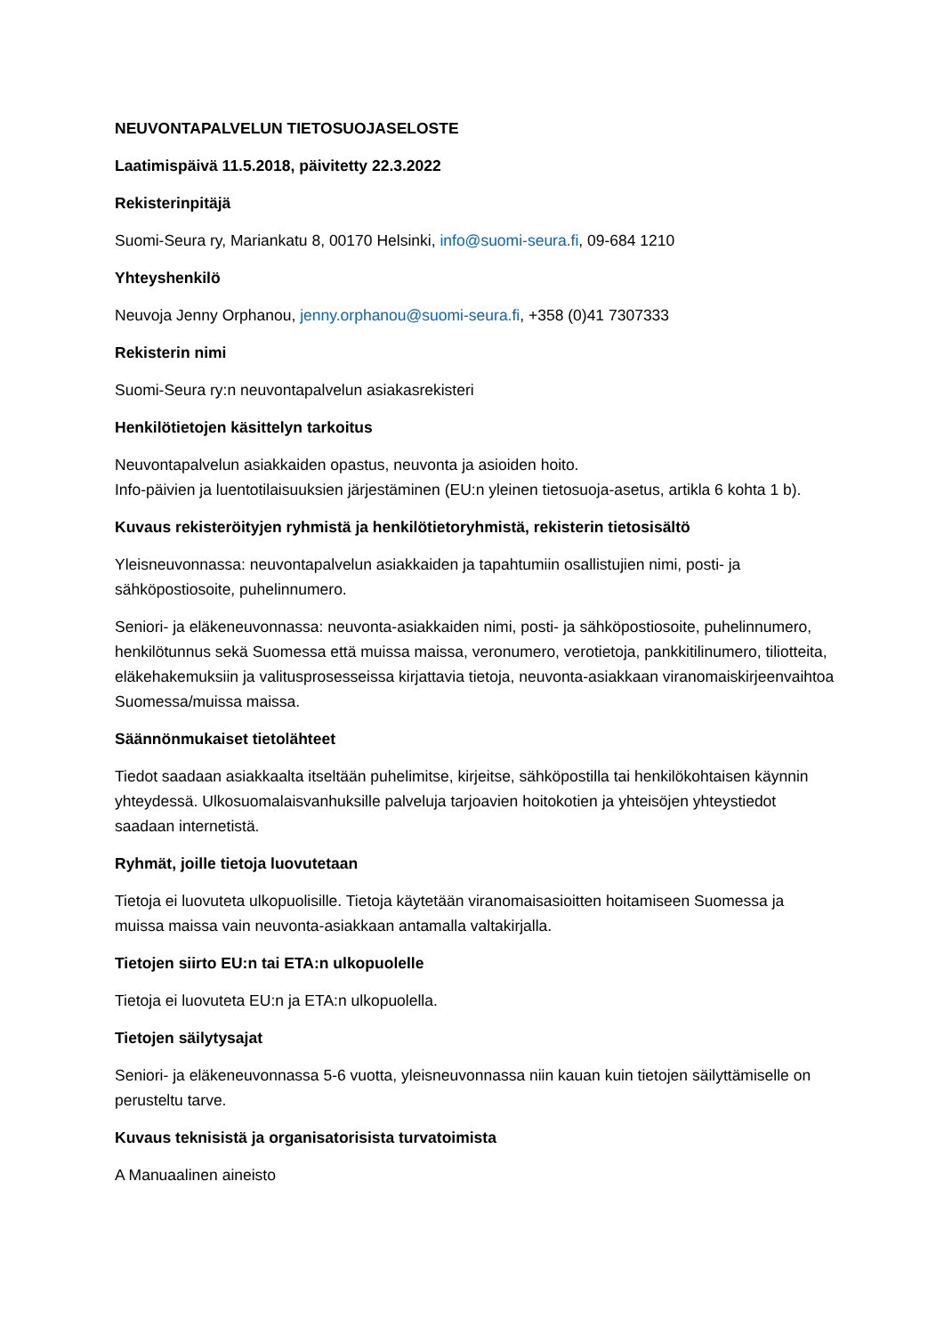NEUVONTAPALVELUN TIETOSUOJASELOSTE
Laatimispäivä 11.5.2018, päivitetty 22.3.2022
Rekisterinpitäjä
Suomi-Seura ry, Mariankatu 8, 00170 Helsinki, info@suomi-seura.fi, 09-684 1210
Yhteyshenkilö
Neuvoja Jenny Orphanou, jenny.orphanou@suomi-seura.fi, +358 (0)41 7307333
Rekisterin nimi
Suomi-Seura ry:n neuvontapalvelun asiakasrekisteri
Henkilötietojen käsittelyn tarkoitus
Neuvontapalvelun asiakkaiden opastus, neuvonta ja asioiden hoito.
Info-päivien ja luentotilaisuuksien järjestäminen (EU:n yleinen tietosuoja-asetus, artikla 6 kohta 1 b).
Kuvaus rekisteröityjen ryhmistä ja henkilötietoryhmistä, rekisterin tietosisältö
Yleisneuvonnassa: neuvontapalvelun asiakkaiden ja tapahtumiin osallistujien nimi, posti- ja sähköpostiosoite, puhelinnumero.
Seniori- ja eläkeneuvonnassa: neuvonta-asiakkaiden nimi, posti- ja sähköpostiosoite, puhelinnumero, henkilötunnus sekä Suomessa että muissa maissa, veronumero, verotietoja, pankkitilinumero, tiliotteita, eläkehakemuksiin ja valitusprosesseissa kirjattavia tietoja, neuvonta-asiakkaan viranomaiskirjeenvaihtoa Suomessa/muissa maissa.
Säännönmukaiset tietolähteet
Tiedot saadaan asiakkaalta itseltään puhelimitse, kirjeitse, sähköpostilla tai henkilökohtaisen käynnin yhteydessä. Ulkosuomalaisvanhuksille palveluja tarjoavien hoitokotien ja yhteisöjen yhteystiedot saadaan internetistä.
Ryhmät, joille tietoja luovutetaan
Tietoja ei luovuteta ulkopuolisille. Tietoja käytetään viranomaisasioitten hoitamiseen Suomessa ja muissa maissa vain neuvonta-asiakkaan antamalla valtakirjalla.
Tietojen siirto EU:n tai ETA:n ulkopuolelle
Tietoja ei luovuteta EU:n ja ETA:n ulkopuolella.
Tietojen säilytysajat
Seniori- ja eläkeneuvonnassa 5-6 vuotta, yleisneuvonnassa niin kauan kuin tietojen säilyttämiselle on perusteltu tarve.
Kuvaus teknisistä ja organisatorisista turvatoimista
A Manuaalinen aineisto